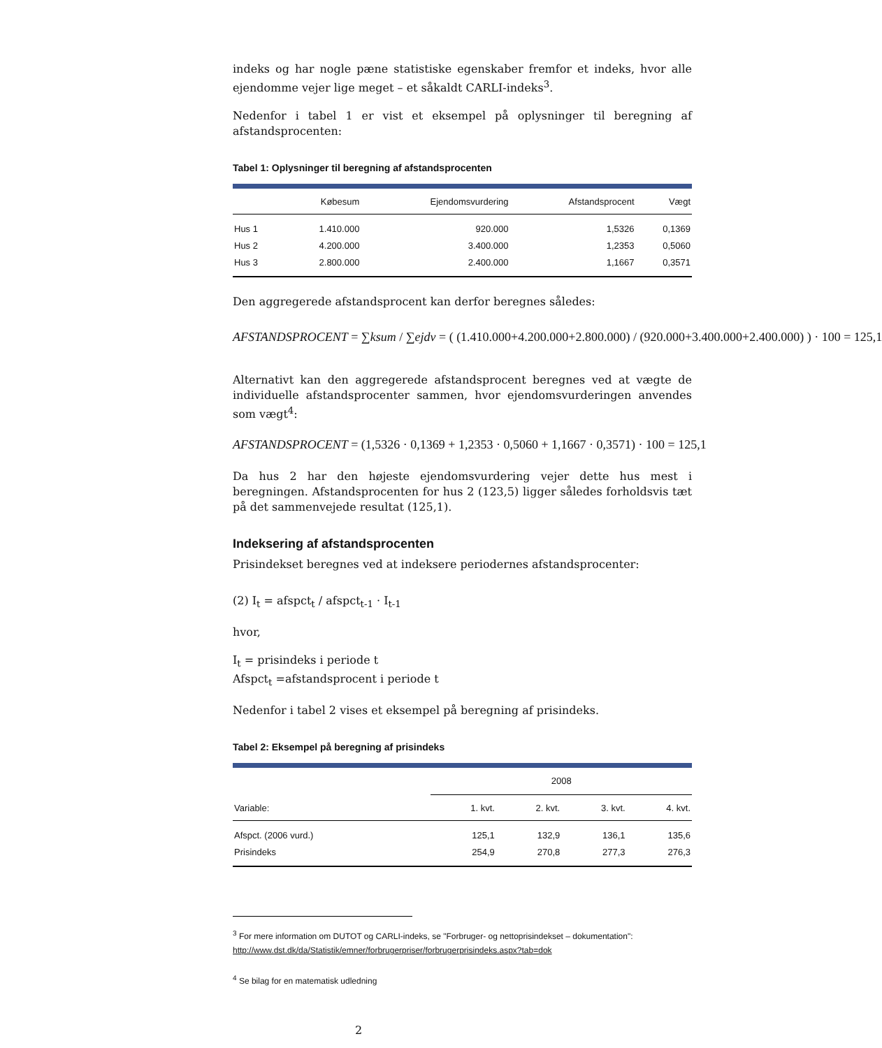indeks og har nogle pæne statistiske egenskaber fremfor et indeks, hvor alle ejendomme vejer lige meget – et såkaldt CARLI-indeks<sup>3</sup>.
Nedenfor i tabel 1 er vist et eksempel på oplysninger til beregning af afstandsprocenten:
Tabel 1: Oplysninger til beregning af afstandsprocenten
| | Købesum | Ejendomsvurdering | Afstandsprocent | Vægt |
| --- | --- | --- | --- | --- |
| Hus 1 | 1.410.000 | 920.000 | 1,5326 | 0,1369 |
| Hus 2 | 4.200.000 | 3.400.000 | 1,2353 | 0,5060 |
| Hus 3 | 2.800.000 | 2.400.000 | 1,1667 | 0,3571 |
Den aggregerede afstandsprocent kan derfor beregnes således:
AFSTANDSPROCENT = ∑ksum / ∑ejdv = ( (1.410.000+4.200.000+2.800.000) / (920.000+3.400.000+2.400.000) ) · 100 = 125,1
Alternativt kan den aggregerede afstandsprocent beregnes ved at vægte de individuelle afstandsprocenter sammen, hvor ejendomsvurderingen anvendes som vægt<sup>4</sup>:
AFSTANDSPROCENT = (1,5326 · 0,1369 + 1,2353 · 0,5060 + 1,1667 · 0,3571) · 100 = 125,1
Da hus 2 har den højeste ejendomsvurdering vejer dette hus mest i beregningen. Afstandsprocenten for hus 2 (123,5) ligger således forholdsvis tæt på det sammenvejede resultat (125,1).
Indeksering af afstandsprocenten
Prisindekset beregnes ved at indeksere periodernes afstandsprocenter:
(2) I<sub>t</sub> = afspct<sub>t</sub> / afspct<sub>t-1</sub> · I<sub>t-1</sub>
hvor,
I<sub>t</sub> = prisindeks i periode t
Afspct<sub>t</sub> =afstandsprocent i periode t
Nedenfor i tabel 2 vises et eksempel på beregning af prisindeks.
Tabel 2: Eksempel på beregning af prisindeks
| | 2008 | | | |
| --- | --- | --- | --- | --- |
| Variable: | 1. kvt. | 2. kvt. | 3. kvt. | 4. kvt. |
| Afspct. (2006 vurd.) | 125,1 | 132,9 | 136,1 | 135,6 |
| Prisindeks | 254,9 | 270,8 | 277,3 | 276,3 |
<sup>3</sup> For mere information om DUTOT og CARLI-indeks, se "Forbruger- og nettoprisindekset – dokumentation":
http://www.dst.dk/da/Statistik/emner/forbrugerpriser/forbrugerprisindeks.aspx?tab=dok
<sup>4</sup> Se bilag for en matematisk udledning
2